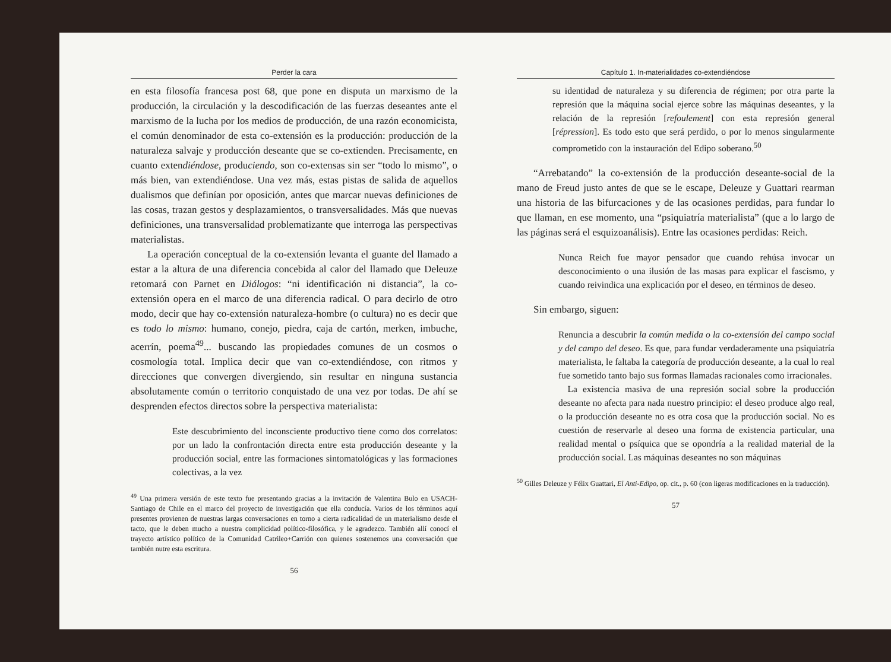Perder la cara
en esta filosofía francesa post 68, que pone en disputa un marxismo de la producción, la circulación y la descodificación de las fuerzas deseantes ante el marxismo de la lucha por los medios de producción, de una razón economicista, el común denominador de esta co-extensión es la producción: producción de la naturaleza salvaje y producción deseante que se co-extienden. Precisamente, en cuanto extendiéndose, produciendo, son co-extensas sin ser “todo lo mismo”, o más bien, van extendiéndose. Una vez más, estas pistas de salida de aquellos dualismos que definían por oposición, antes que marcar nuevas definiciones de las cosas, trazan gestos y desplazamientos, o transversalidades. Más que nuevas definiciones, una transversalidad problematizante que interroga las perspectivas materialistas.
La operación conceptual de la co-extensión levanta el guante del llamado a estar a la altura de una diferencia concebida al calor del llamado que Deleuze retomará con Parnet en Diálogos: “ni identificación ni distancia”, la co-extensión opera en el marco de una diferencia radical. O para decirlo de otro modo, decir que hay co-extensión naturaleza-hombre (o cultura) no es decir que es todo lo mismo: humano, conejo, piedra, caja de cartón, merken, imbuche, acerrín, poema<sup>49</sup>... buscando las propiedades comunes de un cosmos o cosmología total. Implica decir que van co-extendiéndose, con ritmos y direcciones que convergen divergiendo, sin resultar en ninguna sustancia absolutamente común o territorio conquistado de una vez por todas. De ahí se desprenden efectos directos sobre la perspectiva materialista:
Este descubrimiento del inconsciente productivo tiene como dos correlatos: por un lado la confrontación directa entre esta producción deseante y la producción social, entre las formaciones sintomatológicas y las formaciones colectivas, a la vez
<sup>49</sup> Una primera versión de este texto fue presentando gracias a la invitación de Valentina Bulo en USACH-Santiago de Chile en el marco del proyecto de investigación que ella conducía. Varios de los términos aquí presentes provienen de nuestras largas conversaciones en torno a cierta radicalidad de un materialismo desde el tacto, que le deben mucho a nuestra complicidad político-filosófica, y le agradezco. También allí conocí el trayecto artístico político de la Comunidad Catrileo+Carrión con quienes sostenemos una conversación que también nutre esta escritura.
56
Capítulo 1. In-materialidades co-extendiéndose
su identidad de naturaleza y su diferencia de régimen; por otra parte la represión que la máquina social ejerce sobre las máquinas deseantes, y la relación de la represión [refoulement] con esta represión general [répression]. Es todo esto que será perdido, o por lo menos singularmente comprometido con la instauración del Edipo soberano.<sup>50</sup>
“Arrebatando” la co-extensión de la producción deseante-social de la mano de Freud justo antes de que se le escape, Deleuze y Guattari rearman una historia de las bifurcaciones y de las ocasiones perdidas, para fundar lo que llaman, en ese momento, una “psiquiatría materialista” (que a lo largo de las páginas será el esquizoanálisis). Entre las ocasiones perdidas: Reich.
Nunca Reich fue mayor pensador que cuando rehúsa invocar un desconocimiento o una ilusión de las masas para explicar el fascismo, y cuando reivindica una explicación por el deseo, en términos de deseo.
Sin embargo, siguen:
Renuncia a descubrir la común medida o la co-extensión del campo social y del campo del deseo. Es que, para fundar verdaderamente una psiquiatría materialista, le faltaba la categoría de producción deseante, a la cual lo real fue sometido tanto bajo sus formas llamadas racionales como irracionales.
 La existencia masiva de una represión social sobre la producción deseante no afecta para nada nuestro principio: el deseo produce algo real, o la producción deseante no es otra cosa que la producción social. No es cuestión de reservarle al deseo una forma de existencia particular, una realidad mental o psíquica que se opondría a la realidad material de la producción social. Las máquinas deseantes no son máquinas
<sup>50</sup> Gilles Deleuze y Félix Guattari, El Anti-Edipo, op. cit., p. 60 (con ligeras modificaciones en la traducción).
57